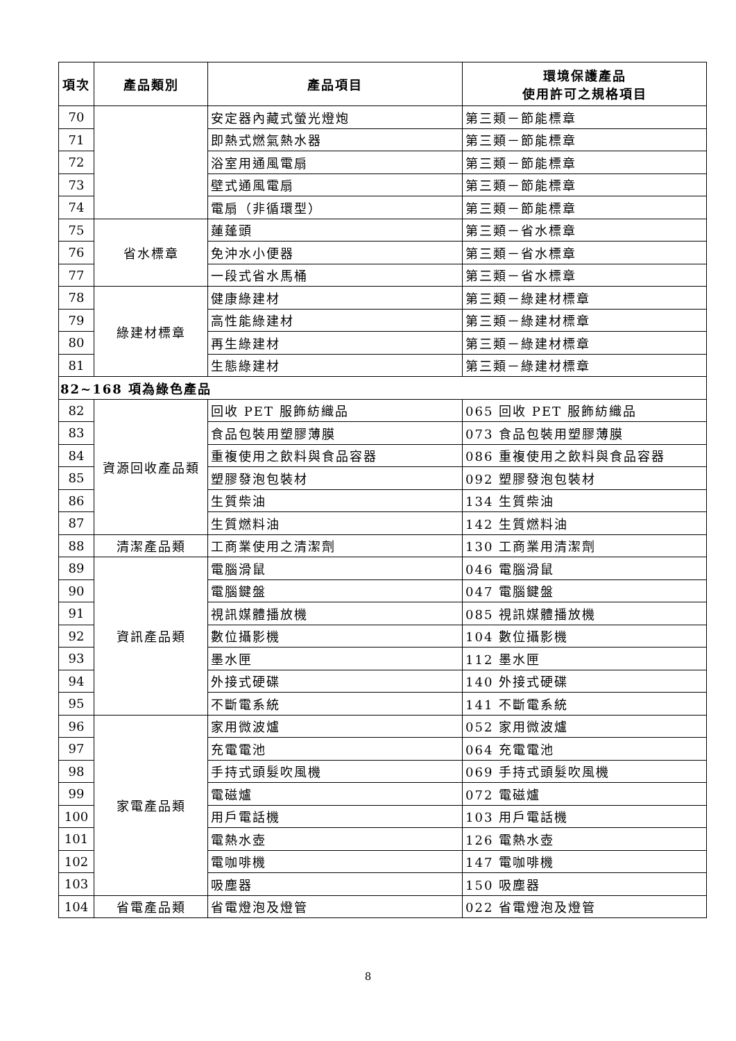| 項次 | 產品類別 | 產品項目 | 環境保護產品 使用許可之規格項目 |
| --- | --- | --- | --- |
| 70 | | 安定器內藏式螢光燈炮 | 第三類－節能標章 |
| 71 | | 即熱式燃氣熱水器 | 第三類－節能標章 |
| 72 | | 浴室用通風電扇 | 第三類－節能標章 |
| 73 | | 壁式通風電扇 | 第三類－節能標章 |
| 74 | | 電扇（非循環型） | 第三類－節能標章 |
| 75 | 省水標章 | 蓮蓬頭 | 第三類－省水標章 |
| 76 | | 免沖水小便器 | 第三類－省水標章 |
| 77 | | 一段式省水馬桶 | 第三類－省水標章 |
| 78 | 綠建材標章 | 健康綠建材 | 第三類－綠建材標章 |
| 79 | | 高性能綠建材 | 第三類－綠建材標章 |
| 80 | | 再生綠建材 | 第三類－綠建材標章 |
| 81 | | 生態綠建材 | 第三類－綠建材標章 |
| 82~168 項為綠色產品 | | | |
| 82 | 資源回收產品類 | 回收 PET 服飾紡織品 | 065 回收 PET 服飾紡織品 |
| 83 | | 食品包裝用塑膠薄膜 | 073 食品包裝用塑膠薄膜 |
| 84 | | 重複使用之飲料與食品容器 | 086 重複使用之飲料與食品容器 |
| 85 | | 塑膠發泡包裝材 | 092 塑膠發泡包裝材 |
| 86 | | 生質柴油 | 134 生質柴油 |
| 87 | | 生質燃料油 | 142 生質燃料油 |
| 88 | 清潔產品類 | 工商業使用之清潔劑 | 130 工商業用清潔劑 |
| 89 | 資訊產品類 | 電腦滑鼠 | 046 電腦滑鼠 |
| 90 | | 電腦鍵盤 | 047 電腦鍵盤 |
| 91 | | 視訊媒體播放機 | 085 視訊媒體播放機 |
| 92 | | 數位攝影機 | 104 數位攝影機 |
| 93 | | 墨水匣 | 112 墨水匣 |
| 94 | | 外接式硬碟 | 140 外接式硬碟 |
| 95 | | 不斷電系統 | 141 不斷電系統 |
| 96 | 家電產品類 | 家用微波爐 | 052 家用微波爐 |
| 97 | | 充電電池 | 064 充電電池 |
| 98 | | 手持式頭髮吹風機 | 069 手持式頭髮吹風機 |
| 99 | | 電磁爐 | 072 電磁爐 |
| 100 | | 用戶電話機 | 103 用戶電話機 |
| 101 | | 電熱水壺 | 126 電熱水壺 |
| 102 | | 電咖啡機 | 147 電咖啡機 |
| 103 | | 吸塵器 | 150 吸塵器 |
| 104 | 省電產品類 | 省電燈泡及燈管 | 022 省電燈泡及燈管 |
8